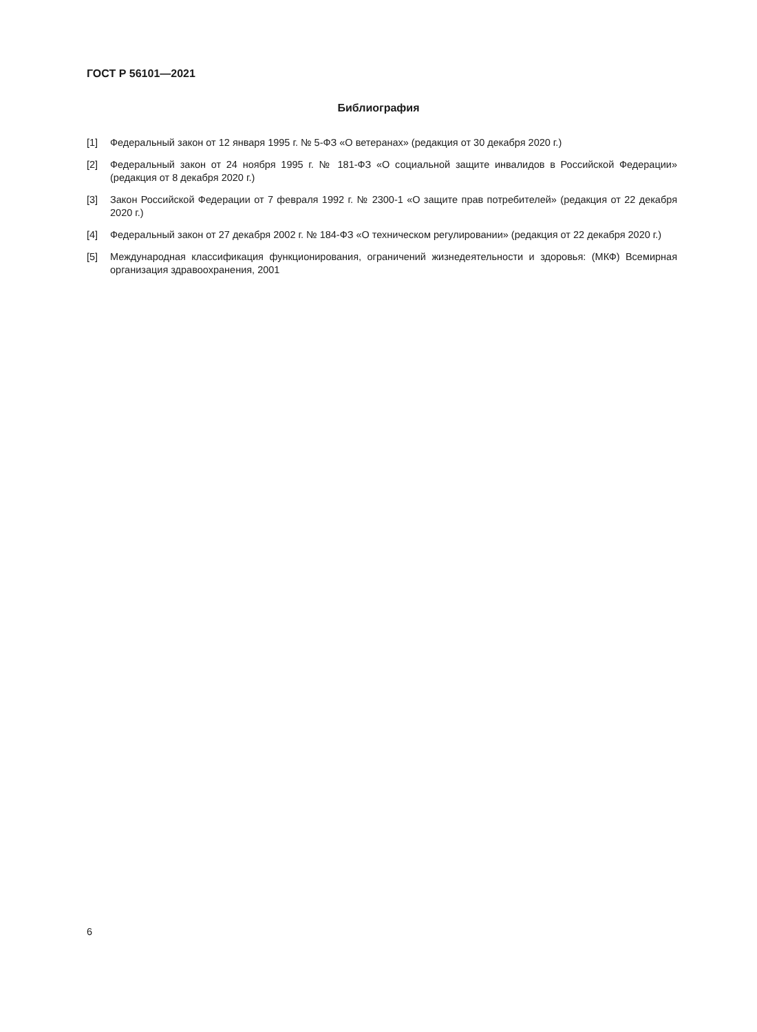ГОСТ Р 56101—2021
Библиография
[1] Федеральный закон от 12 января 1995 г. № 5-ФЗ «О ветеранах» (редакция от 30 декабря 2020 г.)
[2] Федеральный закон от 24 ноября 1995 г. № 181-ФЗ «О социальной защите инвалидов в Российской Федерации» (редакция от 8 декабря 2020 г.)
[3] Закон Российской Федерации от 7 февраля 1992 г. № 2300-1 «О защите прав потребителей» (редакция от 22 декабря 2020 г.)
[4] Федеральный закон от 27 декабря 2002 г. № 184-ФЗ «О техническом регулировании» (редакция от 22 декабря 2020 г.)
[5] Международная классификация функционирования, ограничений жизнедеятельности и здоровья: (МКФ) Всемирная организация здравоохранения, 2001
6